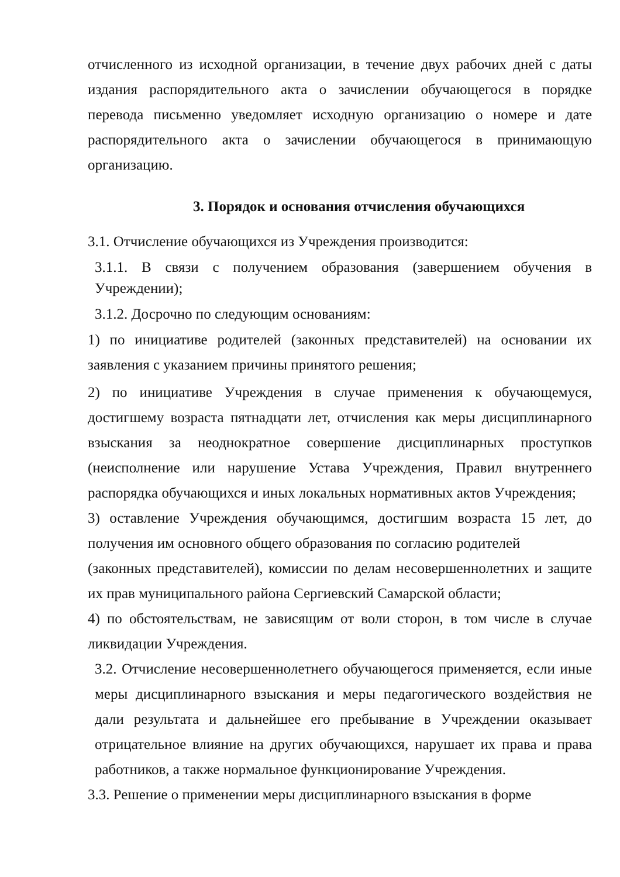отчисленного из исходной организации, в течение двух рабочих дней с даты издания распорядительного акта о зачислении обучающегося в порядке перевода письменно уведомляет исходную организацию о номере и дате распорядительного акта о зачислении обучающегося в принимающую организацию.
3. Порядок и основания отчисления обучающихся
3.1. Отчисление обучающихся из Учреждения производится:
3.1.1. В связи с получением образования (завершением обучения в Учреждении);
3.1.2. Досрочно по следующим основаниям:
1) по инициативе родителей (законных представителей) на основании их заявления с указанием причины принятого решения;
2) по инициативе Учреждения в случае применения к обучающемуся, достигшему возраста пятнадцати лет, отчисления как меры дисциплинарного взыскания за неоднократное совершение дисциплинарных проступков (неисполнение или нарушение Устава Учреждения, Правил внутреннего распорядка обучающихся и иных локальных нормативных актов Учреждения;
3) оставление Учреждения обучающимся, достигшим возраста 15 лет, до получения им основного общего образования по согласию родителей
(законных представителей), комиссии по делам несовершеннолетних и защите их прав муниципального района Сергиевский Самарской области;
4) по обстоятельствам, не зависящим от воли сторон, в том числе в случае ликвидации Учреждения.
3.2. Отчисление несовершеннолетнего обучающегося применяется, если иные меры дисциплинарного взыскания и меры педагогического воздействия не дали результата и дальнейшее его пребывание в Учреждении оказывает отрицательное влияние на других обучающихся, нарушает их права и права работников, а также нормальное функционирование Учреждения.
3.3. Решение о применении меры дисциплинарного взыскания в форме